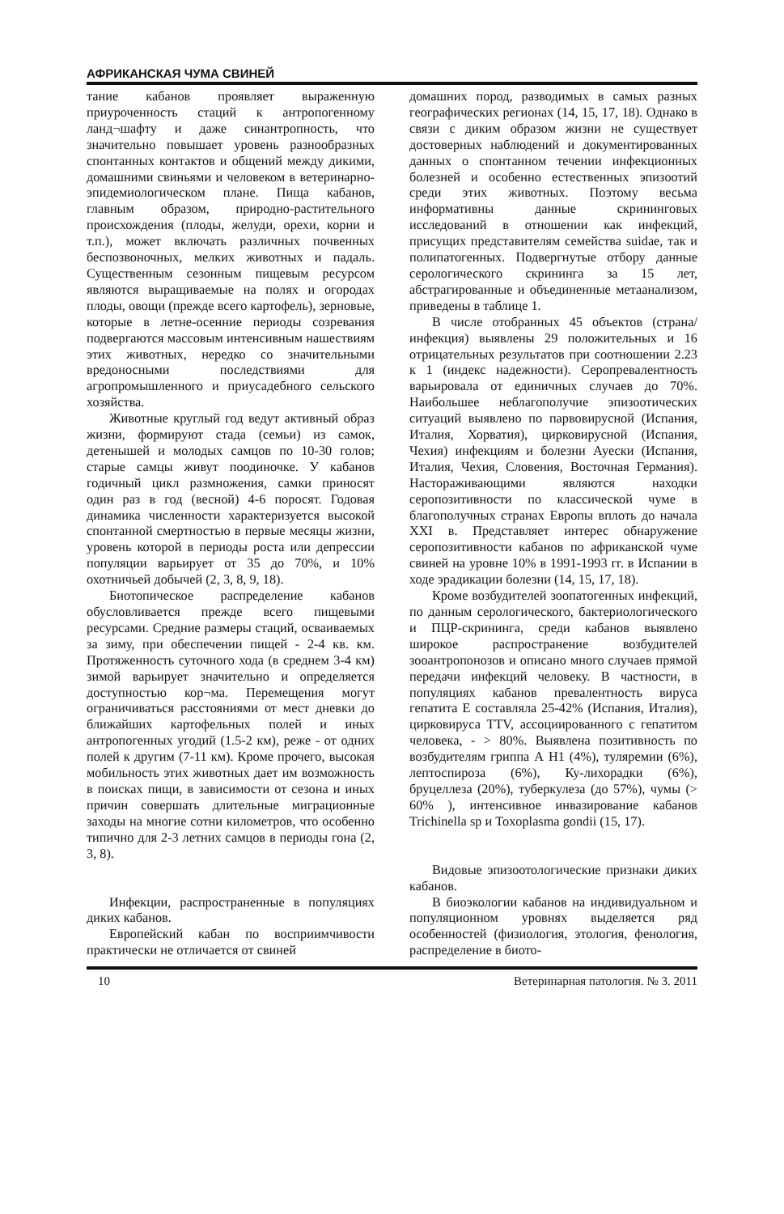АФРИКАНСКАЯ ЧУМА СВИНЕЙ
тание кабанов проявляет выраженную приуроченность стаций к антропогенному ланд¬шафту и даже синантропность, что значительно повышает уровень разнообразных спонтанных контактов и общений между дикими, домашними свиньями и человеком в ветеринарно-эпидемиологическом плане. Пища кабанов, главным образом, природно-растительного происхождения (плоды, желуди, орехи, корни и т.п.), может включать различных почвенных беспозвоночных, мелких животных и падаль. Существенным сезонным пищевым ресурсом являются выращиваемые на полях и огородах плоды, овощи (прежде всего картофель), зерновые, которые в летне-осенние периоды созревания подвергаются массовым интенсивным нашествиям этих животных, нередко со значительными вредоносными последствиями для агропромышленного и приусадебного сельского хозяйства.
Животные круглый год ведут активный образ жизни, формируют стада (семьи) из самок, детенышей и молодых самцов по 10-30 голов; старые самцы живут поодиночке. У кабанов годичный цикл размножения, самки приносят один раз в год (весной) 4-6 поросят. Годовая динамика численности характеризуется высокой спонтанной смертностью в первые месяцы жизни, уровень которой в периоды роста или депрессии популяции варьирует от 35 до 70%, и 10% охотничьей добычей (2, 3, 8, 9, 18).
Биотопическое распределение кабанов обусловливается прежде всего пищевыми ресурсами. Средние размеры стаций, осваиваемых за зиму, при обеспечении пищей - 2-4 кв. км. Протяженность суточного хода (в среднем 3-4 км) зимой варьирует значительно и определяется доступностью кор¬ма. Перемещения могут ограничиваться расстояниями от мест дневки до ближайших картофельных полей и иных антропогенных угодий (1.5-2 км), реже - от одних полей к другим (7-11 км). Кроме прочего, высокая мобильность этих животных дает им возможность в поисках пищи, в зависимости от сезона и иных причин совершать длительные миграционные заходы на многие сотни километров, что особенно типично для 2-3 летних самцов в периоды гона (2, 3, 8).
Инфекции, распространенные в популяциях диких кабанов.
Европейский кабан по восприимчивости практически не отличается от свиней
домашних пород, разводимых в самых разных географических регионах (14, 15, 17, 18). Однако в связи с диким образом жизни не существует достоверных наблюдений и документированных данных о спонтанном течении инфекционных болезней и особенно естественных эпизоотий среди этих животных. Поэтому весьма информативны данные скрининговых исследований в отношении как инфекций, присущих представителям семейства suidae, так и полипатогенных. Подвергнутые отбору данные серологического скрининга за 15 лет, абстрагированные и объединенные метаанализом, приведены в таблице 1.
В числе отобранных 45 объектов (страна/инфекция) выявлены 29 положительных и 16 отрицательных результатов при соотношении 2.23 к 1 (индекс надежности). Серопревалентность варьировала от единичных случаев до 70%. Наибольшее неблагополучие эпизоотических ситуаций выявлено по парвовирусной (Испания, Италия, Хорватия), цирковирусной (Испания, Чехия) инфекциям и болезни Ауески (Испания, Италия, Чехия, Словения, Восточная Германия). Настораживающими являются находки серопозитивности по классической чуме в благополучных странах Европы вплоть до начала XXI в. Представляет интерес обнаружение серопозитивности кабанов по африканской чуме свиней на уровне 10% в 1991-1993 гг. в Испании в ходе эрадикации болезни (14, 15, 17, 18).
Кроме возбудителей зоопатогенных инфекций, по данным серологического, бактериологического и ПЦР-скрининга, среди кабанов выявлено широкое распространение возбудителей зооантропонозов и описано много случаев прямой передачи инфекций человеку. В частности, в популяциях кабанов превалентность вируса гепатита Е составляла 25-42% (Испания, Италия), цирковируса TTV, ассоциированного с гепатитом человека, - > 80%. Выявлена позитивность по возбудителям гриппа А Н1 (4%), туляремии (6%), лептоспироза (6%), Ку-лихорадки (6%), бруцеллеза (20%), туберкулеза (до 57%), чумы (> 60% ), интенсивное инвазирование кабанов Trichinella sp и Toxoplasma gondii (15, 17).
Видовые эпизоотологические признаки диких кабанов.
В биоэкологии кабанов на индивидуальном и популяционном уровнях выделяется ряд особенностей (физиология, этология, фенология, распределение в биото-
10 Ветеринарная патология. № 3. 2011